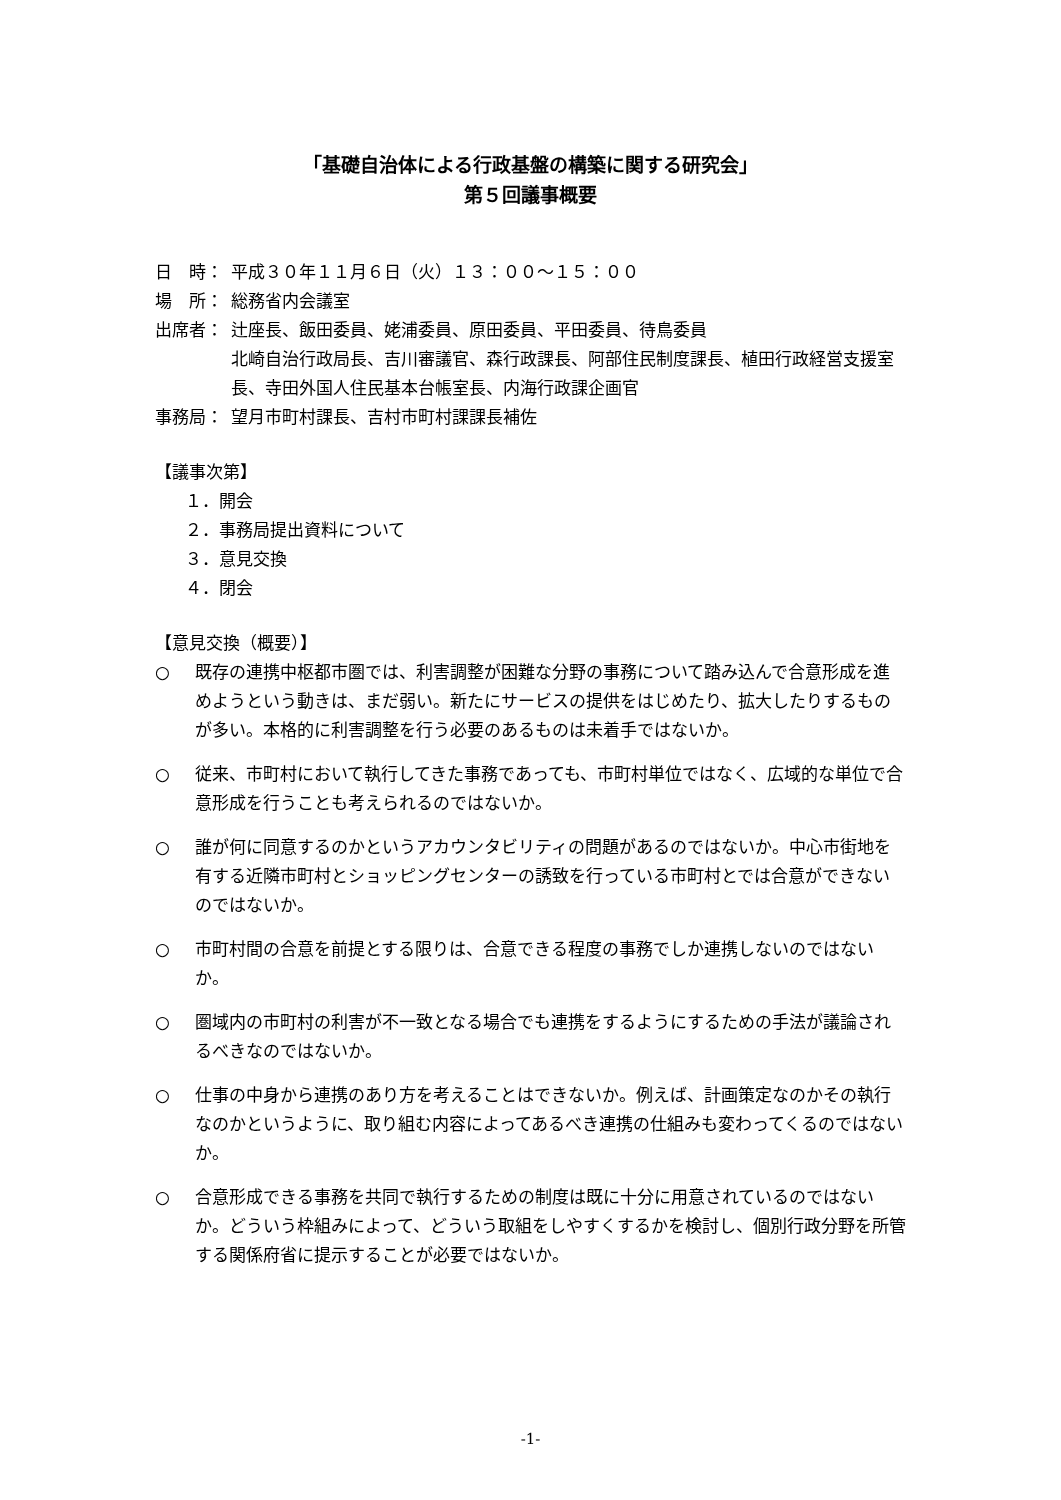「基礎自治体による行政基盤の構築に関する研究会」
第５回議事概要
日　時： 平成３０年１１月６日（火）１３：００～１５：００
場　所： 総務省内会議室
出席者： 辻座長、飯田委員、姥浦委員、原田委員、平田委員、待鳥委員
北崎自治行政局長、吉川審議官、森行政課長、阿部住民制度課長、植田行政経営支援室長、寺田外国人住民基本台帳室長、内海行政課企画官
事務局： 望月市町村課長、吉村市町村課課長補佐
【議事次第】
１．開会
２．事務局提出資料について
３．意見交換
４．閉会
【意見交換（概要）】
○ 既存の連携中枢都市圏では、利害調整が困難な分野の事務について踏み込んで合意形成を進めようという動きは、まだ弱い。新たにサービスの提供をはじめたり、拡大したりするものが多い。本格的に利害調整を行う必要のあるものは未着手ではないか。
○ 従来、市町村において執行してきた事務であっても、市町村単位ではなく、広域的な単位で合意形成を行うことも考えられるのではないか。
○ 誰が何に同意するのかというアカウンタビリティの問題があるのではないか。中心市街地を有する近隣市町村とショッピングセンターの誘致を行っている市町村とでは合意ができないのではないか。
○ 市町村間の合意を前提とする限りは、合意できる程度の事務でしか連携しないのではないか。
○ 圏域内の市町村の利害が不一致となる場合でも連携をするようにするための手法が議論されるべきなのではないか。
○ 仕事の中身から連携のあり方を考えることはできないか。例えば、計画策定なのかその執行なのかというように、取り組む内容によってあるべき連携の仕組みも変わってくるのではないか。
○ 合意形成できる事務を共同で執行するための制度は既に十分に用意されているのではないか。どういう枠組みによって、どういう取組をしやすくするかを検討し、個別行政分野を所管する関係府省に提示することが必要ではないか。
-1-